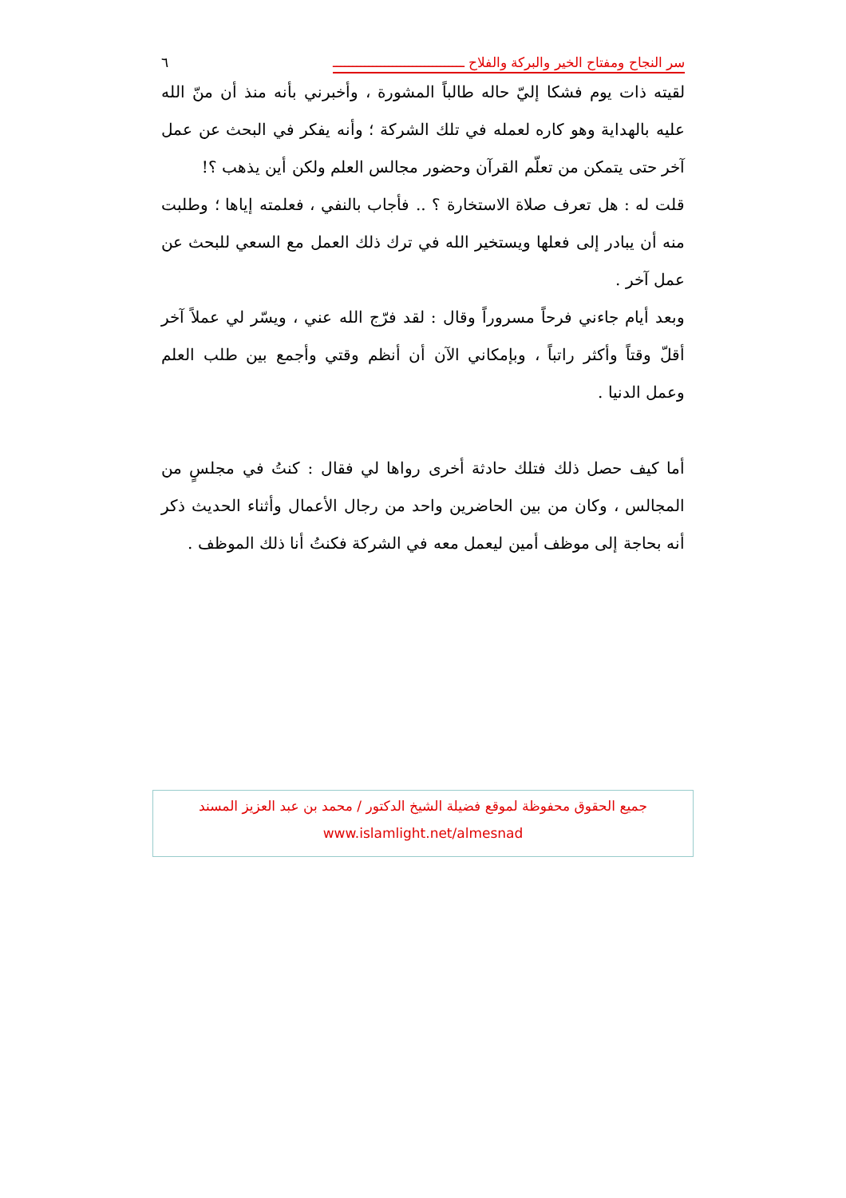سر النجاح ومفتاح الخير والبركة والفلاح ـــــــــــــــــــــــــــــــــ ٦
لقيته ذات يوم فشكا إليّ حاله طالباً المشورة ، وأخبرني بأنه منذ أن منّ الله عليه بالهداية وهو كاره لعمله في تلك الشركة ؛ وأنه يفكر في البحث عن عمل آخر حتى يتمكن من تعلّم القرآن وحضور مجالس العلم ولكن أين يذهب ؟!
قلت له : هل تعرف صلاة الاستخارة ؟ .. فأجاب بالنفي ، فعلمته إياها ؛ وطلبت منه أن يبادر إلى فعلها ويستخير الله في ترك ذلك العمل مع السعي للبحث عن عمل آخر .
وبعد أيام جاءني فرحاً مسروراً وقال : لقد فرّج الله عني ، ويسّر لي عملاً آخر أقلّ وقتاً وأكثر راتباً ، وبإمكاني الآن أن أنظم وقتي وأجمع بين طلب العلم وعمل الدنيا .
أما كيف حصل ذلك فتلك حادثة أخرى رواها لي فقال : كنتُ في مجلسٍ من المجالس ، وكان من بين الحاضرين واحد من رجال الأعمال وأثناء الحديث ذكر أنه بحاجة إلى موظف أمين ليعمل معه في الشركة فكنتُ أنا ذلك الموظف .
جميع الحقوق محفوظة لموقع فضيلة الشيخ الدكتور / محمد بن عبد العزيز المسند
www.islamlight.net/almesnad